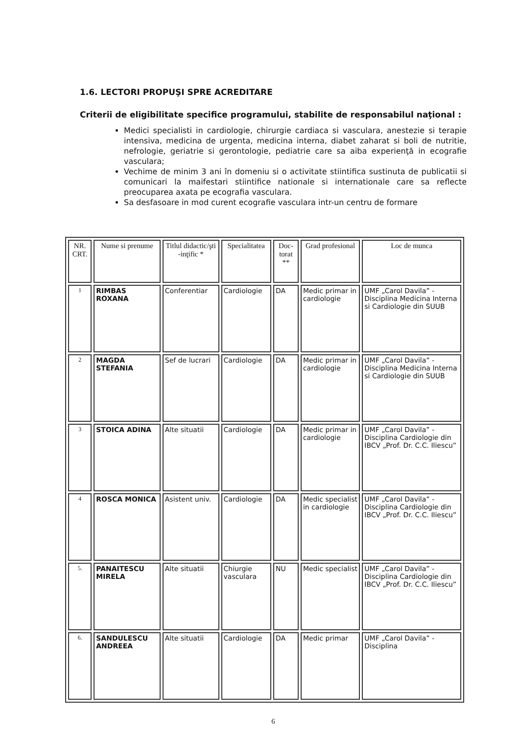1.6. LECTORI PROPUŞI SPRE ACREDITARE
Criterii de eligibilitate specifice programului, stabilite de responsabilul naţional :
Medici specialisti in cardiologie, chirurgie cardiaca si vasculara, anestezie si terapie intensiva, medicina de urgenta, medicina interna, diabet zaharat si boli de nutritie, nefrologie, geriatrie si gerontologie, pediatrie care sa aiba experienţă in ecografie vasculara;
Vechime de minim 3 ani în domeniu si o activitate stiintifica sustinuta de publicatii si comunicari la maifestari stiintifice nationale si internationale care sa reflecte preocuparea axata pe ecografia vasculara.
Sa desfasoare in mod curent ecografie vasculara intr-un centru de formare
| NR. CRT. | Nume si prenume | Titlul didactic/şti -inţific * | Specialitatea | Doc-torat ** | Grad profesional | Loc de munca |
| --- | --- | --- | --- | --- | --- | --- |
| 1 | RIMBAS ROXANA | Conferentiar | Cardiologie | DA | Medic primar in cardiologie | UMF „Carol Davila” - Disciplina Medicina Interna si Cardiologie din SUUB |
| 2 | MAGDA STEFANIA | Sef de lucrari | Cardiologie | DA | Medic primar in cardiologie | UMF „Carol Davila” - Disciplina Medicina Interna si Cardiologie din SUUB |
| 3 | STOICA ADINA | Alte situatii | Cardiologie | DA | Medic primar in cardiologie | UMF „Carol Davila” - Disciplina Cardiologie din IBCV „Prof. Dr. C.C. Iliescu” |
| 4 | ROSCA MONICA | Asistent univ. | Cardiologie | DA | Medic specialist in cardiologie | UMF „Carol Davila” - Disciplina Cardiologie din IBCV „Prof. Dr. C.C. Iliescu” |
| 5. | PANAITESCU MIRELA | Alte situatii | Chiurgie vasculara | NU | Medic specialist | UMF „Carol Davila” - Disciplina Cardiologie din IBCV „Prof. Dr. C.C. Iliescu” |
| 6. | SANDULESCU ANDREEA | Alte situatii | Cardiologie | DA | Medic primar | UMF „Carol Davila” - Disciplina |
6